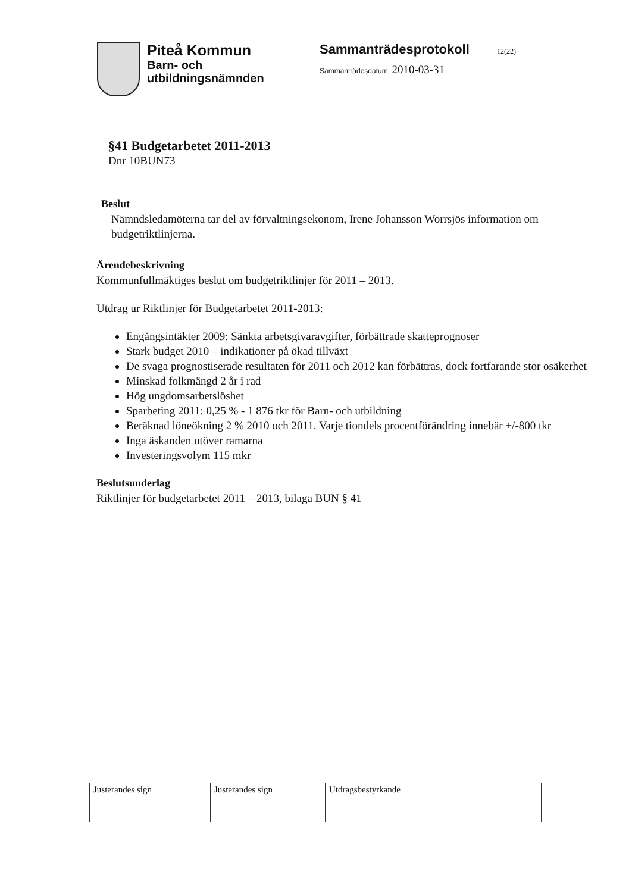Piteå Kommun
Barn- och
utbildningsnämnden
Sammanträdesprotokoll 12(22)
Sammanträdesdatum: 2010-03-31
§41 Budgetarbetet 2011-2013
Dnr 10BUN73
Beslut
Nämndsledamöterna tar del av förvaltningsekonom, Irene Johansson Worrsjös information om budgetriktlinjerna.
Ärendebeskrivning
Kommunfullmäktiges beslut om budgetriktlinjer för 2011 – 2013.
Utdrag ur Riktlinjer för Budgetarbetet 2011-2013:
Engångsintäkter 2009: Sänkta arbetsgivaravgifter, förbättrade skatteprognoser
Stark budget 2010 – indikationer på ökad tillväxt
De svaga prognostiserade resultaten för 2011 och 2012 kan förbättras, dock fortfarande stor osäkerhet
Minskad folkmängd 2 år i rad
Hög ungdomsarbetslöshet
Sparbeting 2011: 0,25 % - 1 876 tkr för Barn- och utbildning
Beräknad löneökning 2 % 2010 och 2011. Varje tiondels procentförändring innebär +/-800 tkr
Inga äskanden utöver ramarna
Investeringsvolym 115 mkr
Beslutsunderlag
Riktlinjer för budgetarbetet 2011 – 2013, bilaga BUN § 41
| Justerandes sign | Justerandes sign | Utdragsbestyrkande |